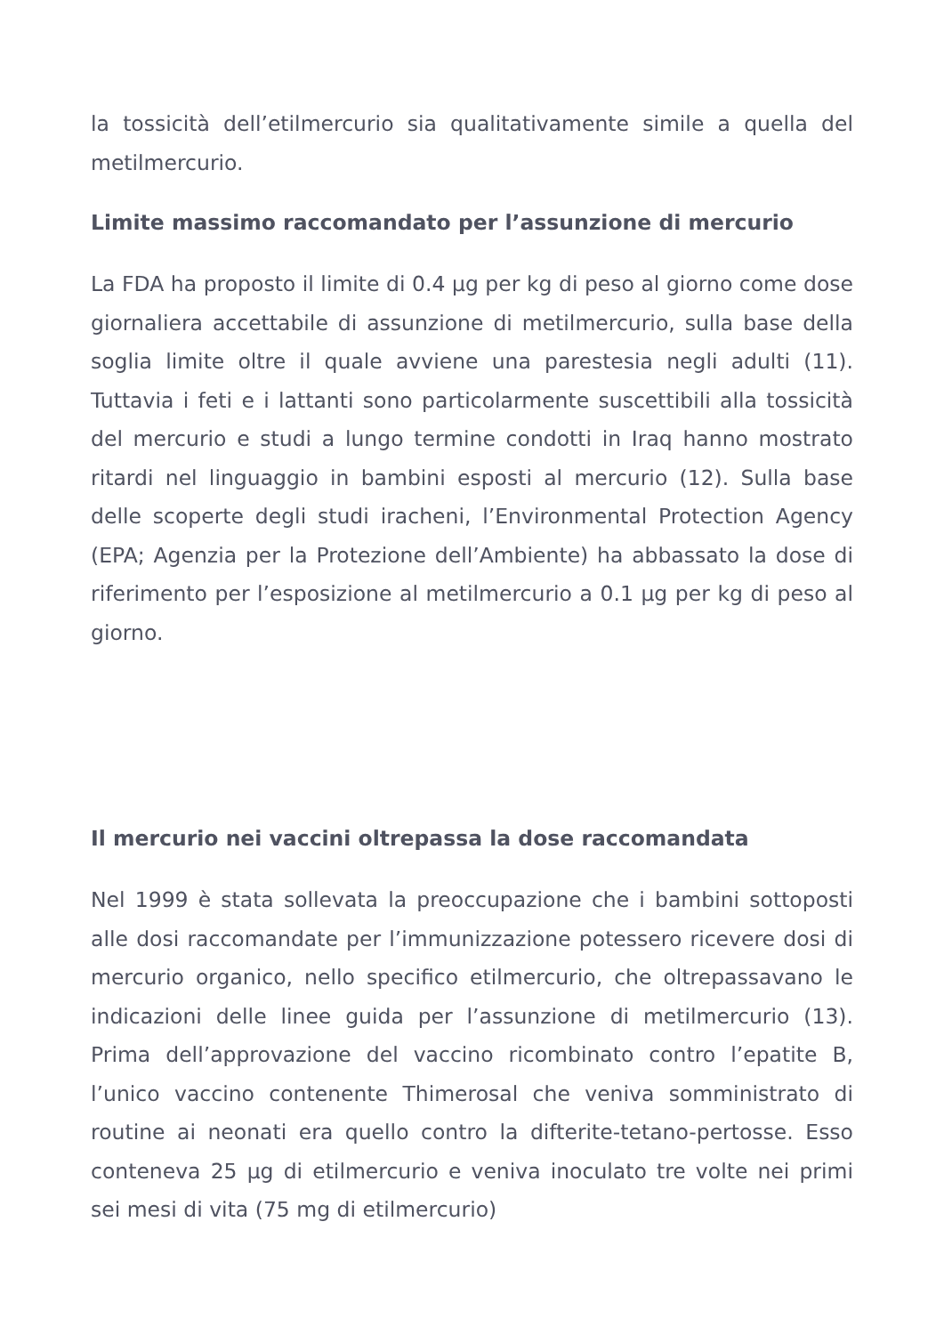la tossicità dell’etilmercurio sia qualitativamente simile a quella del metilmercurio.
Limite massimo raccomandato per l’assunzione di mercurio
La FDA ha proposto il limite di 0.4 µg per kg di peso al giorno come dose giornaliera accettabile di assunzione di metilmercurio, sulla base della soglia limite oltre il quale avviene una parestesia negli adulti (11). Tuttavia i feti e i lattanti sono particolarmente suscettibili alla tossicità del mercurio e studi a lungo termine condotti in Iraq hanno mostrato ritardi nel linguaggio in bambini esposti al mercurio (12). Sulla base delle scoperte degli studi iracheni, l’Environmental Protection Agency (EPA; Agenzia per la Protezione dell’Ambiente) ha abbassato la dose di riferimento per l’esposizione al metilmercurio a 0.1 µg per kg di peso al giorno.
Il mercurio nei vaccini oltrepassa la dose raccomandata
Nel 1999 è stata sollevata la preoccupazione che i bambini sottoposti alle dosi raccomandate per l’immunizzazione potessero ricevere dosi di mercurio organico, nello specifico etilmercurio, che oltrepassavano le indicazioni delle linee guida per l’assunzione di metilmercurio (13). Prima dell’approvazione del vaccino ricombinato contro l’epatite B, l’unico vaccino contenente Thimerosal che veniva somministrato di routine ai neonati era quello contro la difterite-tetano-pertosse. Esso conteneva 25 µg di etilmercurio e veniva inoculato tre volte nei primi sei mesi di vita (75 mg di etilmercurio)